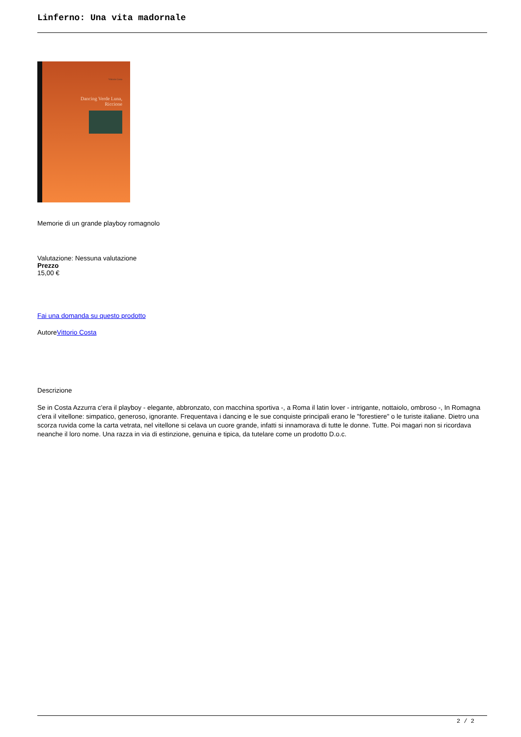Linferno: Una vita madornale
Vittorio Costa
Dancing Verde Luna,
Riccione
Memorie di un grande playboy romagnolo
Valutazione: Nessuna valutazione
Prezzo
15,00 €
Fai una domanda su questo prodotto
AutoreVittorio Costa
Descrizione
Se in Costa Azzurra c'era il playboy - elegante, abbronzato, con macchina sportiva -, a Roma il latin lover - intrigante, nottaiolo, ombroso -, In Romagna c'era il vitellone: simpatico, generoso, ignorante. Frequentava i dancing e le sue conquiste principali erano le "forestiere" o le turiste italiane. Dietro una scorza ruvida come la carta vetrata, nel vitellone si celava un cuore grande, infatti si innamorava di tutte le donne. Tutte. Poi magari non si ricordava neanche il loro nome. Una razza in via di estinzione, genuina e tipica, da tutelare come un prodotto D.o.c.
2 / 2